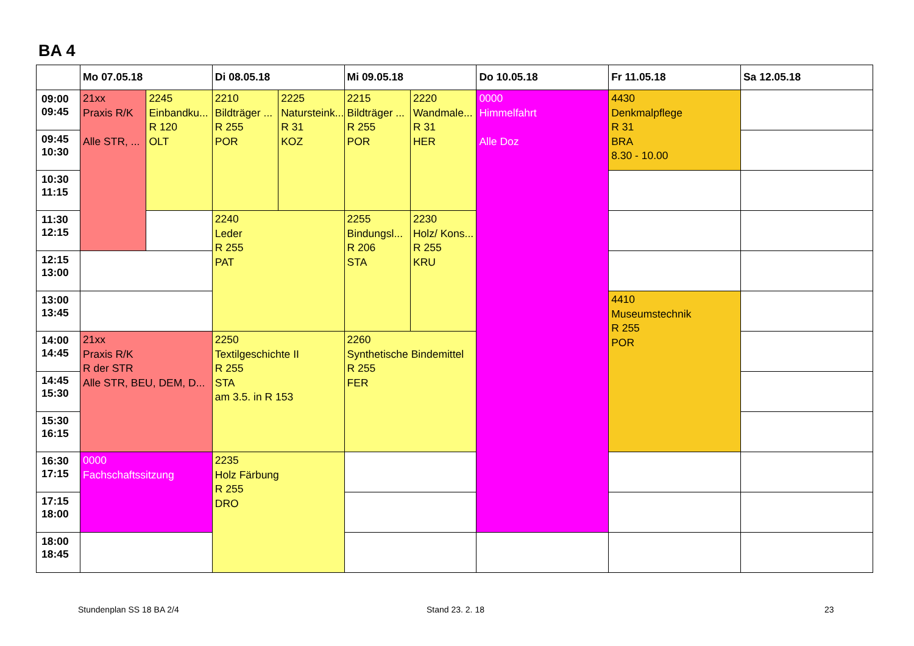BA 4
| | Mo 07.05.18 | | Di 08.05.18 | | Mi 09.05.18 | | Do 10.05.18 | Fr 11.05.18 | Sa 12.05.18 |
| --- | --- | --- | --- | --- | --- | --- | --- | --- | --- |
| 09:00 09:45 | 21xx Praxis R/K Alle STR, ... | 2245 Einbandku... R 120 OLT | 2210 Bildträger ... R 255 POR | 2225 Natursteink... R 31 KOZ | 2215 Bildträger ... R 255 POR | 2220 Wandmale... R 31 HER | 0000 Himmelfahrt Alle Doz | 4430 Denkmalpflege R 31 BRA 8.30 - 10.00 | |
| 09:45 10:30 | | | | | | | | | |
| 10:30 11:15 | | | | | | | | | |
| 11:30 12:15 | | | 2240 Leder R 255 PAT | | 2255 Bindungsl... R 206 STA | 2230 Holz/ Kons... R 255 KRU | | | |
| 12:15 13:00 | | | | | | | | | |
| 13:00 13:45 | | | | | | | | 4410 Museumstechnik R 255 POR | |
| 14:00 14:45 | 21xx Praxis R/K R der STR Alle STR, BEU, DEM, D... | | 2250 Textilgeschichte II R 255 STA am 3.5. in R 153 | | 2260 Synthetische Bindemittel R 255 FER | | | | |
| 14:45 15:30 | | | | | | | | | |
| 15:30 16:15 | | | | | | | | | |
| 16:30 17:15 | 0000 Fachschaftssitzung | | 2235 Holz Färbung R 255 DRO | | | | | | |
| 17:15 18:00 | | | | | | | | | |
| 18:00 18:45 | | | | | | | | | |
Stundenplan SS 18 BA 2/4 Stand 23. 2. 18 23